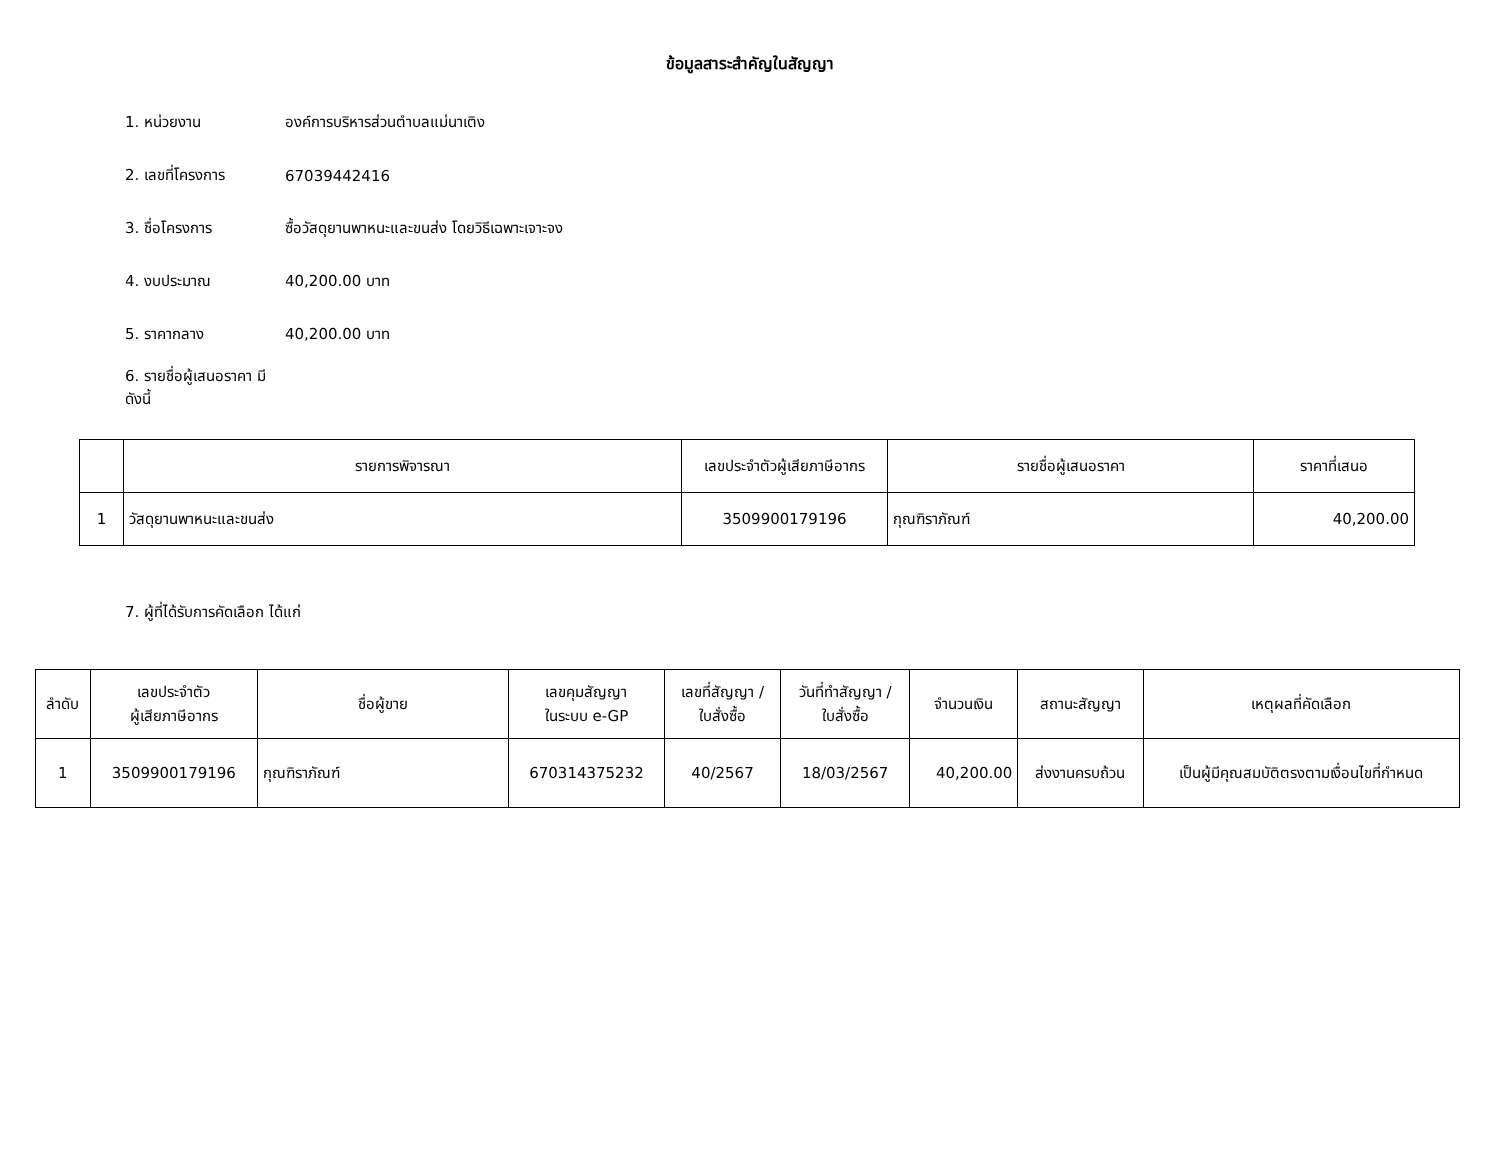ข้อมูลสาระสำคัญในสัญญา
1. หน่วยงาน องค์การบริหารส่วนตำบลแม่นาเติง
2. เลขที่โครงการ 67039442416
3. ชื่อโครงการ ซื้อวัสดุยานพาหนะและขนส่ง โดยวิธีเฉพาะเจาะจง
4. งบประมาณ 40,200.00 บาท
5. ราคากลาง 40,200.00 บาท
6. รายชื่อผู้เสนอราคา มีดังนี้
| | รายการพิจารณา | เลขประจำตัวผู้เสียภาษีอากร | รายชื่อผู้เสนอราคา | ราคาที่เสนอ |
| --- | --- | --- | --- | --- |
| 1 | วัสดุยานพาหนะและขนส่ง | 3509900179196 | กุณฑิราภัณฑ์ | 40,200.00 |
7. ผู้ที่ได้รับการคัดเลือก ได้แก่
| ลำดับ | เลขประจำตัว ผู้เสียภาษีอากร | ชื่อผู้ขาย | เลขคุมสัญญา ในระบบ e-GP | เลขที่สัญญา / ใบสั่งซื้อ | วันที่ทำสัญญา / ใบสั่งซื้อ | จำนวนเงิน | สถานะสัญญา | เหตุผลที่คัดเลือก |
| --- | --- | --- | --- | --- | --- | --- | --- | --- |
| 1 | 3509900179196 | กุณฑิราภัณฑ์ | 670314375232 | 40/2567 | 18/03/2567 | 40,200.00 | ส่งงานครบถ้วน | เป็นผู้มีคุณสมบัติตรงตามเงื่อนไขที่กำหนด |